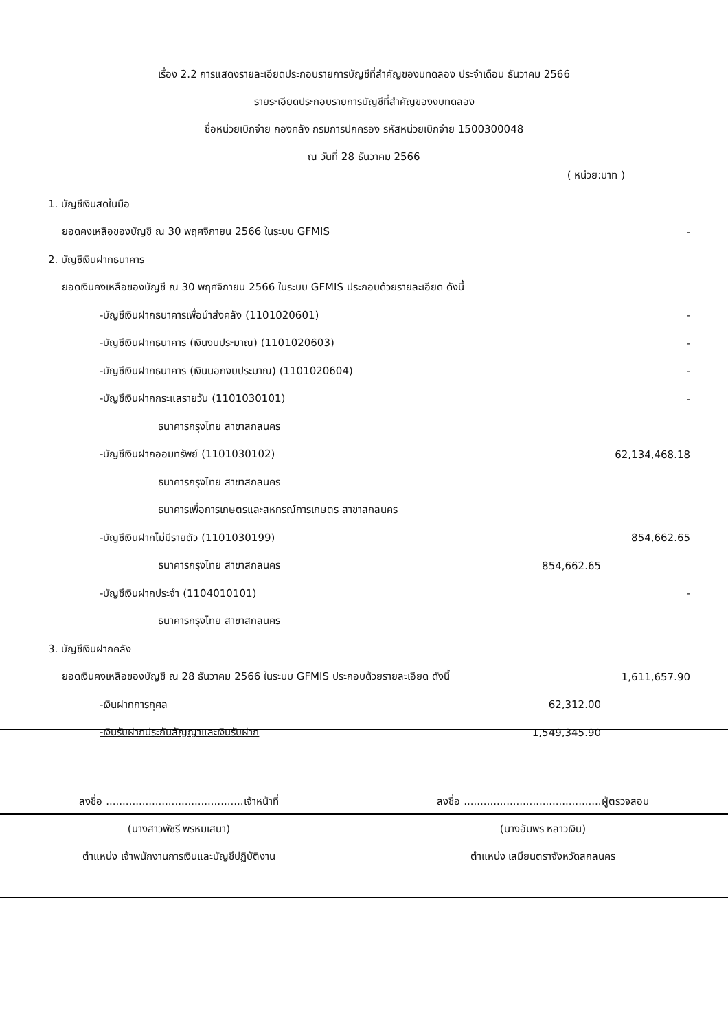เรื่อง 2.2 การแสดงรายละเอียดประกอบรายการบัญชีที่สำคัญของบทดลอง ประจำเดือน ธันวาคม 2566
รายระเอียดประกอบรายการบัญชีที่สำคัญของงบทดลอง
ชื่อหน่วยเบิกจ่าย กองคลัง กรมการปกครอง รหัสหน่วยเบิกจ่าย 1500300048
ณ วันที่ 28 ธันวาคม 2566
( หน่วย:บาท )
| 1. บัญชีเงินสดในมือ | | |
| ยอดคงเหลือของบัญชี ณ 30 พฤศจิกายน 2566 ในระบบ GFMIS | | - |
| 2. บัญชีเงินฝากธนาคาร | | |
| ยอดเงินคงเหลือของบัญชี ณ 30 พฤศจิกายน 2566 ในระบบ GFMIS ประกอบด้วยรายละเอียด ดังนี้ | | |
| -บัญชีเงินฝากธนาคารเพื่อนำส่งคลัง (1101020601) | | - |
| -บัญชีเงินฝากธนาคาร (เงินงบประมาณ) (1101020603) | | - |
| -บัญชีเงินฝากธนาคาร (เงินนอกงบประมาณ) (1101020604) | | - |
| -บัญชีเงินฝากกระแสรายวัน (1101030101) | | - |
| ธนาคารกรุงไทย สาขาสกลนคร | | |
| -บัญชีเงินฝากออมทรัพย์ (1101030102) | | 62,134,468.18 |
| ธนาคารกรุงไทย สาขาสกลนคร | | |
| ธนาคารเพื่อการเกษตรและสหกรณ์การเกษตร สาขาสกลนคร | | |
| -บัญชีเงินฝากไม่มีรายตัว (1101030199) | | 854,662.65 |
| ธนาคารกรุงไทย สาขาสกลนคร | 854,662.65 | |
| -บัญชีเงินฝากประจำ (1104010101) | | - |
| ธนาคารกรุงไทย สาขาสกลนคร | | |
| 3. บัญชีเงินฝากคลัง | | |
| ยอดเงินคงเหลือของบัญชี ณ 28 ธันวาคม 2566 ในระบบ GFMIS ประกอบด้วยรายละเอียด ดังนี้ | | 1,611,657.90 |
| -เงินฝากการกุศล | 62,312.00 | |
| -เงินรับฝากประกันสัญญาและเงินรับฝาก | 1,549,345.90 | |
ลงชื่อ ..........................................เจ้าหน้าที่
(นางสาวพัชรี พรหมเสนา)
ตำแหน่ง เจ้าพนักงานการเงินและบัญชีปฏิบัติงาน
ลงชื่อ ..........................................ผู้ตรวจสอบ
(นางอัมพร หลาวเงิน)
ตำแหน่ง เสมียนตราจังหวัดสกลนคร